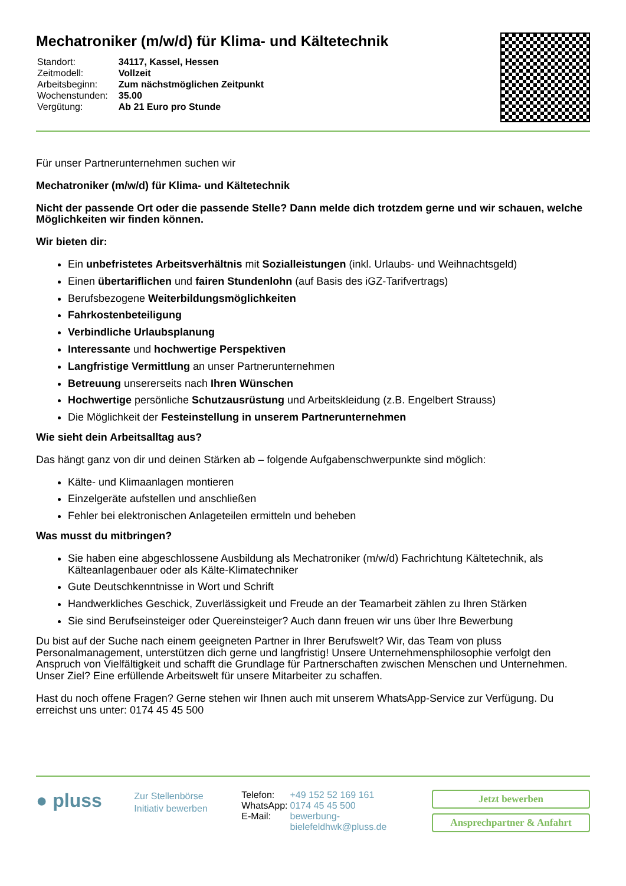Mechatroniker (m/w/d) für Klima- und Kältetechnik
| Standort: | 34117, Kassel, Hessen |
| Zeitmodell: | Vollzeit |
| Arbeitsbeginn: | Zum nächstmöglichen Zeitpunkt |
| Wochenstunden: | 35.00 |
| Vergütung: | Ab 21 Euro pro Stunde |
Für unser Partnerunternehmen suchen wir
Mechatroniker (m/w/d) für Klima- und Kältetechnik
Nicht der passende Ort oder die passende Stelle? Dann melde dich trotzdem gerne und wir schauen, welche Möglichkeiten wir finden können.
Wir bieten dir:
Ein unbefristetes Arbeitsverhältnis mit Sozialleistungen (inkl. Urlaubs- und Weihnachtsgeld)
Einen übertariflichen und fairen Stundenlohn (auf Basis des iGZ-Tarifvertrags)
Berufsbezogene Weiterbildungsmöglichkeiten
Fahrkostenbeteiligung
Verbindliche Urlaubsplanung
Interessante und hochwertige Perspektiven
Langfristige Vermittlung an unser Partnerunternehmen
Betreuung unsererseits nach Ihren Wünschen
Hochwertige persönliche Schutzausrüstung und Arbeitskleidung (z.B. Engelbert Strauss)
Die Möglichkeit der Festeinstellung in unserem Partnerunternehmen
Wie sieht dein Arbeitsalltag aus?
Das hängt ganz von dir und deinen Stärken ab – folgende Aufgabenschwerpunkte sind möglich:
Kälte- und Klimaanlagen montieren
Einzelgeräte aufstellen und anschließen
Fehler bei elektronischen Anlageteilen ermitteln und beheben
Was musst du mitbringen?
Sie haben eine abgeschlossene Ausbildung als Mechatroniker (m/w/d) Fachrichtung Kältetechnik, als Kälteanlagenbauer oder als Kälte-Klimatechniker
Gute Deutschkenntnisse in Wort und Schrift
Handwerkliches Geschick, Zuverlässigkeit und Freude an der Teamarbeit zählen zu Ihren Stärken
Sie sind Berufseinsteiger oder Quereinsteiger? Auch dann freuen wir uns über Ihre Bewerbung
Du bist auf der Suche nach einem geeigneten Partner in Ihrer Berufswelt? Wir, das Team von pluss Personalmanagement, unterstützen dich gerne und langfristig! Unsere Unternehmensphilosophie verfolgt den Anspruch von Vielfältigkeit und schafft die Grundlage für Partnerschaften zwischen Menschen und Unternehmen. Unser Ziel? Eine erfüllende Arbeitswelt für unsere Mitarbeiter zu schaffen.
Hast du noch offene Fragen? Gerne stehen wir Ihnen auch mit unserem WhatsApp-Service zur Verfügung. Du erreichst uns unter: 0174 45 45 500
● pluss
Zur Stellenbörse
Initiativ bewerben
| Telefon: | +49 152 52 169 161 |
| WhatsApp: | 0174 45 45 500 |
| E-Mail: | bewerbung-bielefeldhwk@pluss.de |
Jetzt bewerben
Ansprechpartner & Anfahrt